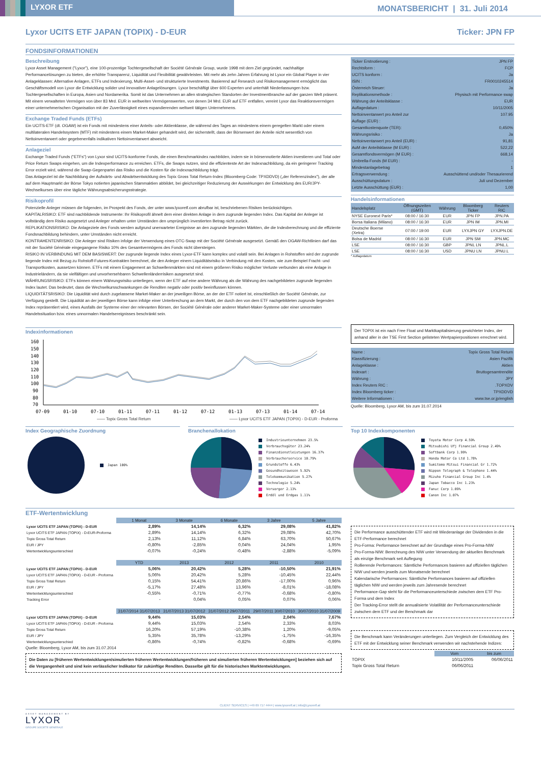LYXOR ETF
MONATSBERICHT | 31. Juli 2014
Lyxor UCITS ETF JAPAN (TOPIX) - D-EUR Ticker: JPN FP
FONDSINFORMATIONEN
Beschreibung
Lyxor Asset Management ("Lyxor"), eine 100-prozentige Tochtergesellschaft der Société Générale Group, wurde 1998 mit dem Ziel gegründet, nachhaltige Performancelösungen zu bieten, die erhöhte Transparenz, Liquidität und Flexibilität gewährleisten. Mit mehr als zehn Jahren Erfahrung ist Lyxor ein Global Player in vier Anlageklassen: Alternative Anlagen, ETFs und Indexierung, Multi-Asset- und strukturierte Investments. Basierend auf Research und Risikomanagement ermöglicht das Geschäftsmodell von Lyxor die Entwicklung solider und innovativer Anlagelösungen. Lyxor beschäftigt über 600 Experten und unterhält Niederlassungen bzw. Tochtergesellschaften in Europa, Asien und Nordamerika. Somit ist das Unternehmen an allen strategischen Standorten der Investmentbranche auf der ganzen Welt präsent. Mit einem verwalteten Vermögen von über 83 Mrd. EUR in weltweiten Vermögenswerten, von denen 34 Mrd. EUR auf ETF entfallen, vereint Lyxor das Reaktionsvermögen einer unternehmerischen Organisation mit der Zuverlässigkeit eines expandierenden weltweit tätigen Unternehmens.
Exchange Traded Funds (ETFs)
Ein UCITS-ETF (dt. OGAW) ist ein Fonds mit mindestens einer Anteils- oder Aktienklasse, die während des Tages an mindestens einem geregelten Markt oder einem multilateralen Handelssystem (MTF) mit mindestens einem Market-Maker gehandelt wird, der sicherstellt, dass der Börsenwert der Anteile nicht wesentlich von Nettoinventarwert oder gegebenenfalls indikativen Nettoinventarwert abweicht.
Anlageziel
Exchange Traded Funds ("ETFs") von Lyxor sind UCITS-konforme Fonds, die einen Benchmarkindex nachbilden, indem sie in börsennotierte Aktien investieren und Total oder Price Return Swaps eingehen, um die Indexperformance zu erreichen. ETFs, die Swaps nutzen, sind die effizienteste Art der Indexnachbildung, da ein geringerer Tracking Error erzielt wird, während die Swap-Gegenpartei das Risiko und die Kosten für die Indexnachbildung trägt.
Das Anlageziel ist die Nachbildung der Aufwärts- und Abwärtsentwicklung des Topix Gross Total Return-Index (Bloomberg-Code: TPXDDVD) („der Referenzindex"), der alle auf dem Hauptmarkt der Börse Tokyo notierten japanischen Stammaktien abbildet, bei gleichzeitiger Reduzierung der Auswirkungen der Entwicklung des EUR/JPY-Wechselkurses über eine tägliche Währungsabsicherungsstrategie.
Risikoprofil
Potenzielle Anleger müssen die folgenden, im Prospekt des Fonds, der unter www.lyxoretf.com abrufbar ist, beschriebenen Risiken berücksichtigen.
KAPITALRISIKO: ETF sind nachbildende Instrumente: Ihr Risikoprofil ähnelt dem einer direkten Anlage in dem zugrunde liegenden Index. Das Kapital der Anleger ist vollständig dem Risiko ausgesetzt und Anleger erhalten unter Umständen den ursprünglich investierten Betrag nicht zurück.
REPLIKATIONSRISIKO: Die Anlageziele des Fonds werden aufgrund unerwarteter Ereignisse an den zugrunde liegenden Märkten, die die Indexberechnung und die effiziente Fondsnachbildung behindern, unter Umständen nicht erreicht.
KONTRAHENTENRISIKO: Die Anleger sind Risiken infolge der Verwendung eines OTC-Swap mit der Société Générale ausgesetzt. Gemäß den OGAW-Richtlinien darf das mit der Société Générale eingegangene Risiko 10% des Gesamtvermögens des Fonds nicht übersteigen.
RISIKO IN VERBINDUNG MIT DEM BASISWERT: Der zugrunde liegende Index eines Lyxor-ETF kann komplex und volatil sein. Bei Anlagen in Rohstoffen wird der zugrunde liegende Index mit Bezug zu Rohstoff-Futures-Kontrakten berechnet, die den Anleger einem Liquiditätsrisiko in Verbindung mit den Kosten, wie zum Beispiel Fracht- und Transportkosten, aussetzen können. ETFs mit einem Engagement an Schwellenmärkten sind mit einem größeren Risiko möglicher Verluste verbunden als eine Anlage in Industrieländern, da sie vielfältigen und unvorhersehbaren Schwellenländerrisiken ausgesetzt sind.
WÄHRUNGSRISIKO: ETFs können einem Währungsrisiko unterliegen, wenn der ETF auf eine andere Währung als die Währung des nachgebildeten zugrunde liegenden Index lautet. Das bedeutet, dass die Wechselkursschwankungen die Renditen negativ oder positiv beeinflussen können.
LIQUIDITÄTSRISIKO: Die Liquidität wird durch zugelassene Market-Maker an der jeweiligen Börse, an der der ETF notiert ist, einschließlich der Société Générale, zur Verfügung gestellt. Die Liquidität an der jeweiligen Börse kann infolge einer Unterbrechung an dem Markt, der durch den von dem ETF nachgebildeten zugrunde liegenden Index repräsentiert wird, eines Ausfalls der Systeme einer der relevanten Börsen, der Société Générale oder anderer Market-Maker-Systeme oder einer unnormalen Handelssituation bzw. eines unnormalen Handelsereignisses beschränkt sein.
Ticker Erstnotierung : JPN FP
Rechtsform : FCP
UCITS konform : Ja
ISIN : FR0010245514
Österreich Steuer: Ja
Replikationsmethode : Physisch mit Performance swap
Währung der Anteilsklasse : EUR
Auflagedatum : 10/11/2005
Nettoinventarwert pro Anteil zur
Auflage (EUR) : 107.95
Gesamtkostenquote (TER): 0,450%
Währungsrisiko : Ja
Nettoinventarwert pro Anteil (EUR) : 91,81
AuM der Anteilsklasse (M EUR) : 522,22
Gesamtfondsvermögen (M EUR) : 668,14
Umbrella-Fonds (M EUR) : -
Mindestanlagebetrag 1
Ertragsverwendung : Ausschüttend und/oder Thesaurierend
Ausschüttungsdatum : Juli und Dezember
Letzte Ausschüttung (EUR) : 1,00
Handelsinformationen
| Handelsplatz | Öffnungszeiten (GMT) | Währung | Bloomberg Ticker | Reuters RIC |
| --- | --- | --- | --- | --- |
| NYSE Euronext Paris* | 08:00 / 16:30 | EUR | JPN FP | JPN.PA |
| Borsa Italiana (Milano) | 08:00 / 16:30 | EUR | JPN IM | JPN.MI |
| Deutsche Boerse (Xetra) | 07:00 / 19:00 | EUR | LYXJPN GY | LYXJPN.DE |
| Bolsa de Madrid | 08:00 / 16:30 | EUR | JPN SM | JPN.MC |
| LSE | 08:00 / 16:30 | GBP | JPNL LN | JPNL.L |
| LSE | 08:00 / 16:30 | USD | JPNU LN | JPNU.L |
* Auflagedatum
Indexinformationen
160
150
140
130
120
110
100
90
80
70
07-09
01-10
07-10
01-11
07-11
01-12
07-12
01-13
07-13
01-14
07-14
—— Topix Gross Total Return
—— Lyxor UCITS ETF JAPAN (TOPIX) - D-EUR - Proforma
Der TOPIX ist ein nach Free Float und Marktkapitalisierung gewichteter Index, der anhand aller in der TSE First Section gelisteten Wertpapierpositionen errechnet wird.
Name : Topix Gross Total Return
Klassifizierung : Asien Pazifik
Anlageklasse : Aktien
Indexart : Bruttogesamtrendite
Währung : JPY
Index Reuters RIC :.TOPXDV
Index Bloomberg ticker : TPXDDVD
Weitere Informationen : www.tse.or.jp/english
Quelle: Bloomberg, Lyxor AM, bis zum 31.07.2014
Index Geographische Zuordnung
Japan 100%
Branchenallokation
Industrieunternehmen 23.5%
Verbrauchsgüter 23.24%
Finanzdienstleistungen 16.37%
Verbraucherservice 10.79%
Grundstoffe 6.43%
Gesundheitswesen 5.92%
Telekommunikation 5.27%
Technologie 5.24%
Versorger 2.13%
Erdöl und Erdgas 1.11%
Top 10 Indexkomponenten
Toyota Motor Corp 4.59%
Mitsubishi Ufj Financial Group 2.49%
Softbank Corp 1.99%
Honda Motor Co Ltd 1.78%
Sumitomo Mitsui Financial Gr 1.72%
Nippon Telegraph & Telephone 1.44%
Mizuho Financial Group Inc 1.4%
Japan Tobacco Inc 1.23%
Fanuc Corp 1.09%
Canon Inc 1.07%
ETF-Wertentwicklung
| | 1 Monat | 3 Monate | 6 Monate | 3 Jahre | 5 Jahre |
| Lyxor UCITS ETF JAPAN (TOPIX) - D-EUR | 2,89% | 14,14% | 6,32% | 29,08% | 41,82% |
| Lyxor UCITS ETF JAPAN (TOPIX) - D-EUR-Proforma | 2,89% | 14,14% | 6,32% | 29,08% | 42,70% |
| Topix Gross Total Return | 2,13% | 11,12% | 6,84% | 63,70% | 50,67% |
| EUR / JPY | -0,80% | -2,85% | 0,04% | 24,04% | 1,95% |
| Wertentwicklungsunterschied | -0,07% | -0,24% | -0,48% | -2,88% | -5,09% |
| | YTD | 2013 | 2012 | 2011 | 2010 |
| Lyxor UCITS ETF JAPAN (TOPIX) - D-EUR | 5,06% | 20,42% | 5,28% | -10,50% | 21,91% |
| Lyxor UCITS ETF JAPAN (TOPIX) - D-EUR - Proforma | 5,06% | 20,42% | 5,28% | -10,45% | 22,44% |
| Topix Gross Total Return | 0,15% | 54,41% | 20,86% | -17,00% | 0,96% |
| EUR / JPY | -5,17% | 27,48% | 13,96% | -8,01% | -18,08% |
| Wertentwicklungsunterschied | -0,55% | -0,71% | -0,77% | -0,68% | -0,80% |
| Tracking Error | - | 0,04% | 0,05% | 0,07% | 0,06% |
| | 31/07/2014 31/07/2013 | 31/07/2013 31/07/2012 | 31/07/2012 29/07/2011 | 29/07/2011 30/07/2010 | 30/07/2010 31/07/2009 |
| Lyxor UCITS ETF JAPAN (TOPIX) - D-EUR | 9,44% | 15,03% | 2,54% | 2,04% | 7,67% |
| Lyxor UCITS ETF JAPAN (TOPIX) - D-EUR - Proforma | 9,44% | 15,03% | 2,54% | 2,33% | 8,03% |
| Topix Gross Total Return | 16,20% | 57,19% | -10,38% | 1,20% | -9,05% |
| EUR / JPY | 5,35% | 35,78% | -13,29% | -1,75% | -16,35% |
| Wertentwicklungsunterschied | -0,86% | -0,74% | -0,82% | -0,68% | -0,69% |
Quelle: Bloomberg, Lyxor AM, bis zum 31.07.2014
Die Daten zu [früheren Wertentwicklungen/simulierten früheren Wertentwicklungen/früheren und simulierten früheren Wertentwicklungen] beziehen sich auf die Vergangenheit und sind kein verlässlicher Indikator für zukünftige Renditen. Dasselbe gilt für die historischen Marktentwicklungen.
Die Performance ausschüttender ETF wird mit Wiederanlage der Dividenden in die ETF-Performance berechnet
Pro-Forma: Performance berechnet auf der Grundlage eines Pro-Forma-NIW
Pro-Forma-NIW: Berechnung des NIW unter Verwendung der aktuellen Benchmark als einzige Benchmark seit Auflegung
Rollierende Performances: Sämtliche Performances basieren auf offiziellen täglichen NIW und werden jeweils zum Monatsende berechnet
Kalendarische Performances: Sämtliche Performances basieren auf offiziellen täglichen NIW und werden jeweils zum Jahresende berechnet
Performance-Gap steht für die Performanceunterschiede zwischen dem ETF Pro-Forma und dem Index
Der Tracking-Error stellt die annualisierte Volatilität der Performanceunterschiede zwischen dem ETF und der Benchmark dar
Die Benchmark kann Veränderungen unterliegen. Zum Vergleich der Entwicklung des ETF mit der Entwicklung seiner Benchmark verwenden wir nachstehende Indizes:
| | Vom | bis zum |
| TOPIX | 10/11/2005 | 06/06/2011 |
| Topix Gross Total Return | 06/06/2011 | |
CLIENT SERVICES | +49 69 717 4444 | www.lyxoretf.at | info@Lyxoretf.at
ASSET MANAGEMENT BY
LYXOR
GROUPE SOCIETE GENERALE